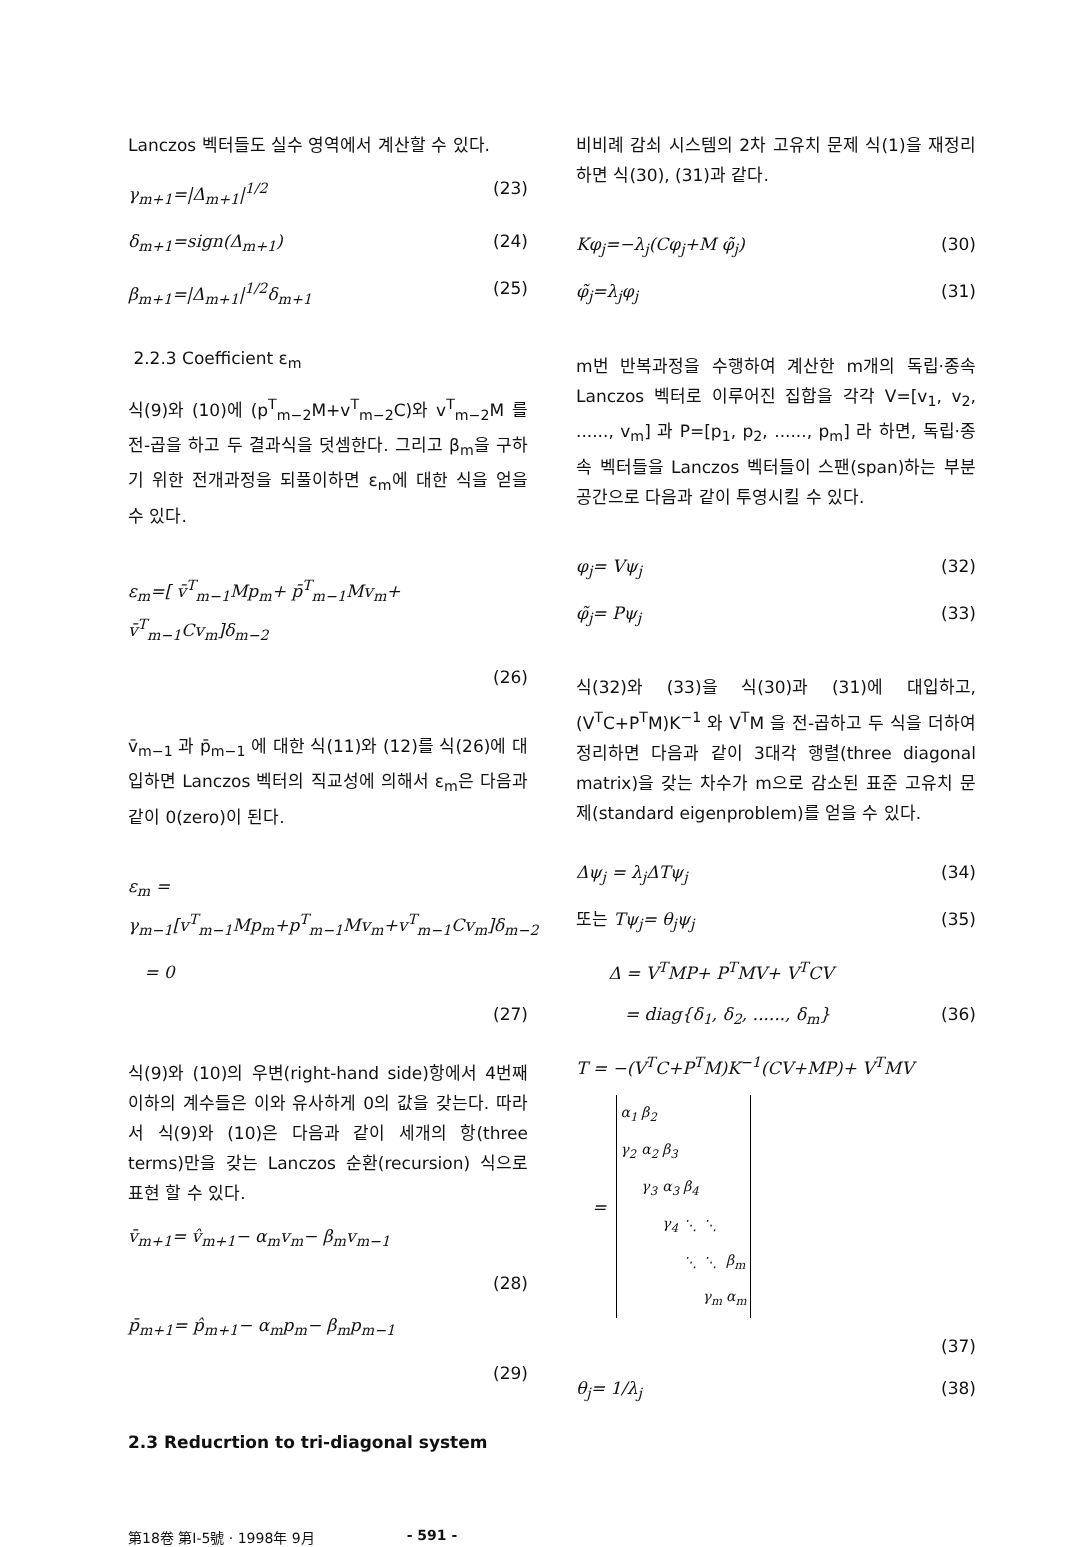Lanczos 벡터들도 실수 영역에서 계산할 수 있다.
γ<sub>m+1</sub>=|Δ<sub>m+1</sub>|<sup>1/2</sup> (23)
δ<sub>m+1</sub>=sign(Δ<sub>m+1</sub>) (24)
β<sub>m+1</sub>=|Δ<sub>m+1</sub>|<sup>1/2</sup>δ<sub>m+1</sub> (25)
2.2.3 Coefficient ε<sub>m</sub>
식(9)와 (10)에 (p<sup>T</sup><sub>m−2</sub>M+v<sup>T</sup><sub>m−2</sub>C)와 v<sup>T</sup><sub>m−2</sub>M 를 전-곱을 하고 두 결과식을 덧셈한다. 그리고 β<sub>m</sub>을 구하기 위한 전개과정을 되풀이하면 ε<sub>m</sub>에 대한 식을 얻을 수 있다.
ε<sub>m</sub>=[ v̄<sup>T</sup><sub>m−1</sub>Mp<sub>m</sub>+ p̄<sup>T</sup><sub>m−1</sub>Mv<sub>m</sub>+ v̄<sup>T</sup><sub>m−1</sub>Cv<sub>m</sub>]δ<sub>m−2</sub>
(26)
v̄<sub>m−1</sub> 과 p̄<sub>m−1</sub> 에 대한 식(11)와 (12)를 식(26)에 대입하면 Lanczos 벡터의 직교성에 의해서 ε<sub>m</sub>은 다음과 같이 0(zero)이 된다.
ε<sub>m</sub> = γ<sub>m−1</sub>[v<sup>T</sup><sub>m−1</sub>Mp<sub>m</sub>+p<sup>T</sup><sub>m−1</sub>Mv<sub>m</sub>+v<sup>T</sup><sub>m−1</sub>Cv<sub>m</sub>]δ<sub>m−2</sub>
= 0
(27)
식(9)와 (10)의 우변(right-hand side)항에서 4번째 이하의 계수들은 이와 유사하게 0의 값을 갖는다. 따라서 식(9)와 (10)은 다음과 같이 세개의 항(three terms)만을 갖는 Lanczos 순환(recursion) 식으로 표현 할 수 있다.
v̄<sub>m+1</sub>= v̂<sub>m+1</sub>− α<sub>m</sub>v<sub>m</sub>− β<sub>m</sub>v<sub>m−1</sub>
(28)
p̄<sub>m+1</sub>= p̂<sub>m+1</sub>− α<sub>m</sub>p<sub>m</sub>− β<sub>m</sub>p<sub>m−1</sub>
(29)
2.3 Reducrtion to tri-diagonal system
비비례 감쇠 시스템의 2차 고유치 문제 식(1)을 재정리 하면 식(30), (31)과 같다.
Kφ<sub>j</sub>=−λ<sub>j</sub>(Cφ<sub>j</sub>+M φ̃<sub>j</sub>) (30)
φ̃<sub>j</sub>=λ<sub>j</sub>φ<sub>j</sub> (31)
m번 반복과정을 수행하여 계산한 m개의 독립·종속 Lanczos 벡터로 이루어진 집합을 각각 V=[v<sub>1</sub>, v<sub>2</sub>, ......, v<sub>m</sub>] 과 P=[p<sub>1</sub>, p<sub>2</sub>, ......, p<sub>m</sub>] 라 하면, 독립·종속 벡터들을 Lanczos 벡터들이 스팬(span)하는 부분공간으로 다음과 같이 투영시킬 수 있다.
φ<sub>j</sub>= Vψ<sub>j</sub> (32)
φ̃<sub>j</sub>= Pψ<sub>j</sub> (33)
식(32)와 (33)을 식(30)과 (31)에 대입하고, (V<sup>T</sup>C+P<sup>T</sup>M)K<sup>−1</sup> 와 V<sup>T</sup>M 을 전-곱하고 두 식을 더하여 정리하면 다음과 같이 3대각 행렬(three diagonal matrix)을 갖는 차수가 m으로 감소된 표준 고유치 문제(standard eigenproblem)를 얻을 수 있다.
Δψ<sub>j</sub> = λ<sub>j</sub>ΔTψ<sub>j</sub> (34)
또는 Tψ<sub>j</sub>= θ<sub>j</sub>ψ<sub>j</sub> (35)
Δ = V<sup>T</sup>MP+ P<sup>T</sup>MV+ V<sup>T</sup>CV
= diag{δ<sub>1</sub>, δ<sub>2</sub>, ......, δ<sub>m</sub>} (36)
T = −(V<sup>T</sup>C+P<sup>T</sup>M)K<sup>−1</sup>(CV+MP)+ V<sup>T</sup>MV
=
| α<sub>1</sub> | β<sub>2</sub> | | | | |
| γ<sub>2</sub> | α<sub>2</sub> | β<sub>3</sub> | | | |
| | γ<sub>3</sub> | α<sub>3</sub> | β<sub>4</sub> | | |
| | | γ<sub>4</sub> | ⋱ | ⋱ | |
| | | | ⋱ | ⋱ | β<sub>m</sub> |
| | | | | γ<sub>m</sub> | α<sub>m</sub> |
(37)
θ<sub>j</sub>= 1/λ<sub>j</sub> (38)
第18卷 第Ⅰ-5號 · 1998年 9月 - 591 -